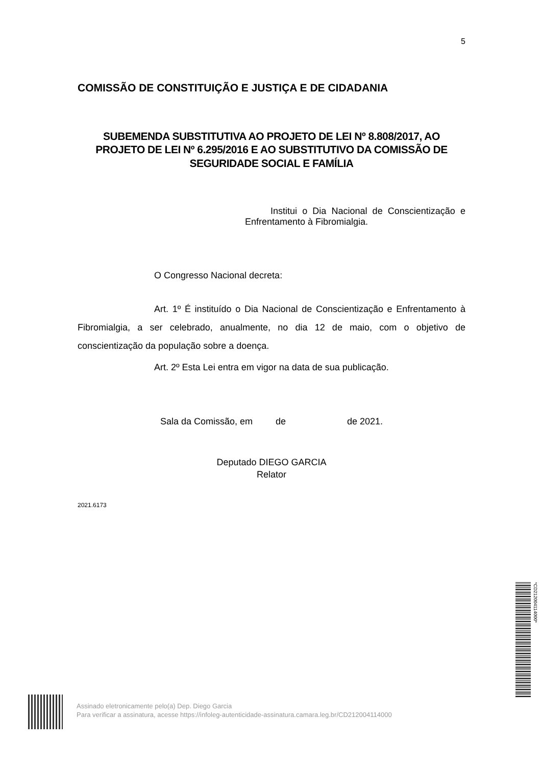5
COMISSÃO DE CONSTITUIÇÃO E JUSTIÇA E DE CIDADANIA
SUBEMENDA SUBSTITUTIVA AO PROJETO DE LEI Nº 8.808/2017, AO PROJETO DE LEI Nº 6.295/2016 E AO SUBSTITUTIVO DA COMISSÃO DE SEGURIDADE SOCIAL E FAMÍLIA
Institui o Dia Nacional de Conscientização e Enfrentamento à Fibromialgia.
O Congresso Nacional decreta:
Art. 1º É instituído o Dia Nacional de Conscientização e Enfrentamento à Fibromialgia, a ser celebrado, anualmente, no dia 12 de maio, com o objetivo de conscientização da população sobre a doença.
Art. 2º Esta Lei entra em vigor na data de sua publicação.
Sala da Comissão, em de de 2021.
Deputado DIEGO GARCIA
Relator
2021.6173
Assinado eletronicamente pelo(a) Dep. Diego Garcia
Para verificar a assinatura, acesse https://infoleg-autenticidade-assinatura.camara.leg.br/CD212004114000
*CD212004114000*